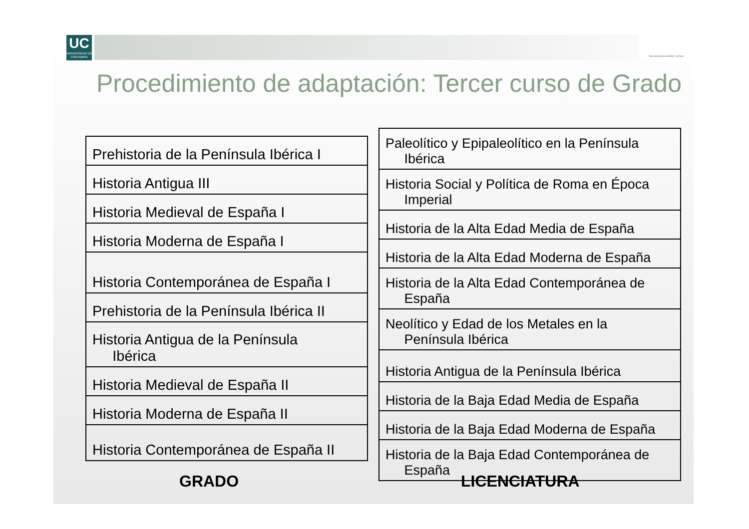UC
UNIVERSIDAD DE CANTABRIA
FACULTAD DE FILOSOFÍA Y LETRAS
Procedimiento de adaptación: Tercer curso de Grado
| Prehistoria de la Península Ibérica I |
| Historia Antigua III |
| Historia Medieval de España I |
| Historia Moderna de España I |
| Historia Contemporánea de España I |
| Prehistoria de la Península Ibérica II |
| Historia Antigua de la Península Ibérica |
| Historia Medieval de España II |
| Historia Moderna de España II |
| Historia Contemporánea de España II |
| Paleolítico y Epipaleolítico en la Península Ibérica |
| Historia Social y Política de Roma en Época Imperial |
| Historia de la Alta Edad Media de España |
| Historia de la Alta Edad Moderna de España |
| Historia de la Alta Edad Contemporánea de España |
| Neolítico y Edad de los Metales en la Península Ibérica |
| Historia Antigua de la Península Ibérica |
| Historia de la Baja Edad Media de España |
| Historia de la Baja Edad Moderna de España |
| Historia de la Baja Edad Contemporánea de España |
GRADO LICENCIATURA